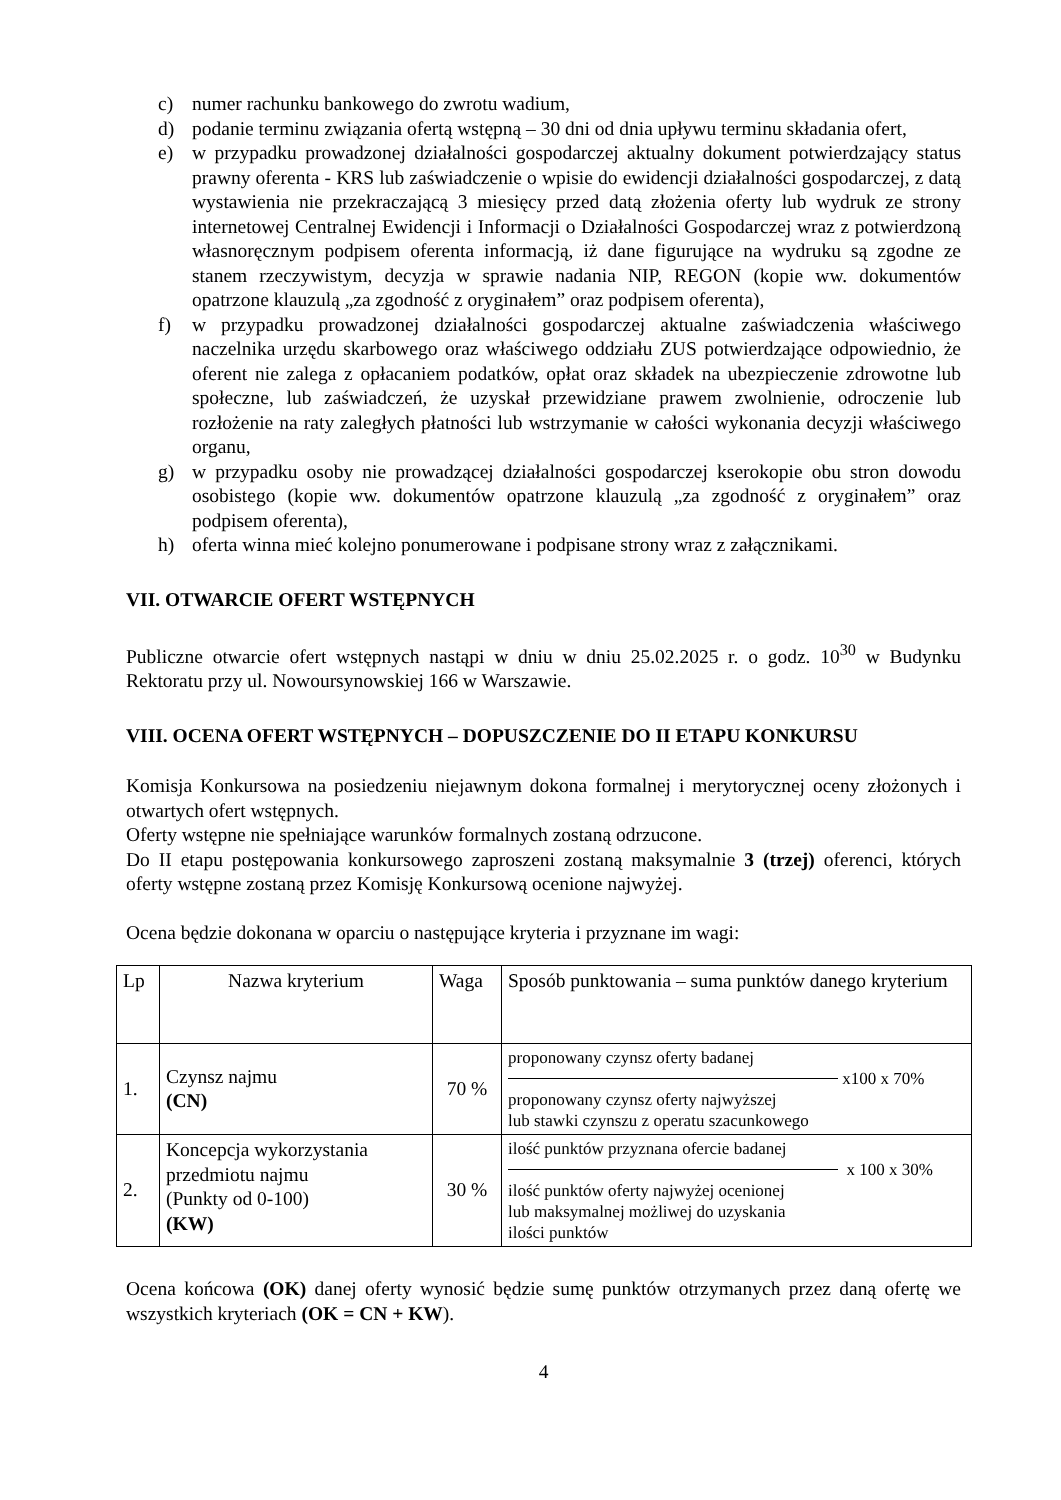c) numer rachunku bankowego do zwrotu wadium,
d) podanie terminu związania ofertą wstępną – 30 dni od dnia upływu terminu składania ofert,
e) w przypadku prowadzonej działalności gospodarczej aktualny dokument potwierdzający status prawny oferenta - KRS lub zaświadczenie o wpisie do ewidencji działalności gospodarczej, z datą wystawienia nie przekraczającą 3 miesięcy przed datą złożenia oferty lub wydruk ze strony internetowej Centralnej Ewidencji i Informacji o Działalności Gospodarczej wraz z potwierdzoną własnoręcznym podpisem oferenta informacją, iż dane figurujące na wydruku są zgodne ze stanem rzeczywistym, decyzja w sprawie nadania NIP, REGON (kopie ww. dokumentów opatrzone klauzulą „za zgodność z oryginałem” oraz podpisem oferenta),
f) w przypadku prowadzonej działalności gospodarczej aktualne zaświadczenia właściwego naczelnika urzędu skarbowego oraz właściwego oddziału ZUS potwierdzające odpowiednio, że oferent nie zalega z opłacaniem podatków, opłat oraz składek na ubezpieczenie zdrowotne lub społeczne, lub zaświadczeń, że uzyskał przewidziane prawem zwolnienie, odroczenie lub rozłożenie na raty zaległych płatności lub wstrzymanie w całości wykonania decyzji właściwego organu,
g) w przypadku osoby nie prowadzącej działalności gospodarczej kserokopie obu stron dowodu osobistego (kopie ww. dokumentów opatrzone klauzulą „za zgodność z oryginałem” oraz podpisem oferenta),
h) oferta winna mieć kolejno ponumerowane i podpisane strony wraz z załącznikami.
VII. OTWARCIE OFERT WSTĘPNYCH
Publiczne otwarcie ofert wstępnych nastąpi w dniu w dniu 25.02.2025 r. o godz. 10<sup>30</sup> w Budynku Rektoratu przy ul. Nowoursynowskiej 166 w Warszawie.
VIII. OCENA OFERT WSTĘPNYCH – DOPUSZCZENIE DO II ETAPU KONKURSU
Komisja Konkursowa na posiedzeniu niejawnym dokona formalnej i merytorycznej oceny złożonych i otwartych ofert wstępnych.
Oferty wstępne nie spełniające warunków formalnych zostaną odrzucone.
Do II etapu postępowania konkursowego zaproszeni zostaną maksymalnie 3 (trzej) oferenci, których oferty wstępne zostaną przez Komisję Konkursową ocenione najwyżej.
Ocena będzie dokonana w oparciu o następujące kryteria i przyznane im wagi:
| Lp | Nazwa kryterium | Waga | Sposób punktowania – suma punktów danego kryterium |
| 1. | Czynsz najmu (CN) | 70 % | proponowany czynsz oferty badanej x100 x 70% proponowany czynsz oferty najwyższej lub stawki czynszu z operatu szacunkowego |
| 2. | Koncepcja wykorzystania przedmiotu najmu (Punkty od 0-100) (KW) | 30 % | ilość punktów przyznana ofercie badanej x 100 x 30% ilość punktów oferty najwyżej ocenionej lub maksymalnej możliwej do uzyskania ilości punktów |
Ocena końcowa (OK) danej oferty wynosić będzie sumę punktów otrzymanych przez daną ofertę we wszystkich kryteriach (OK = CN + KW).
4